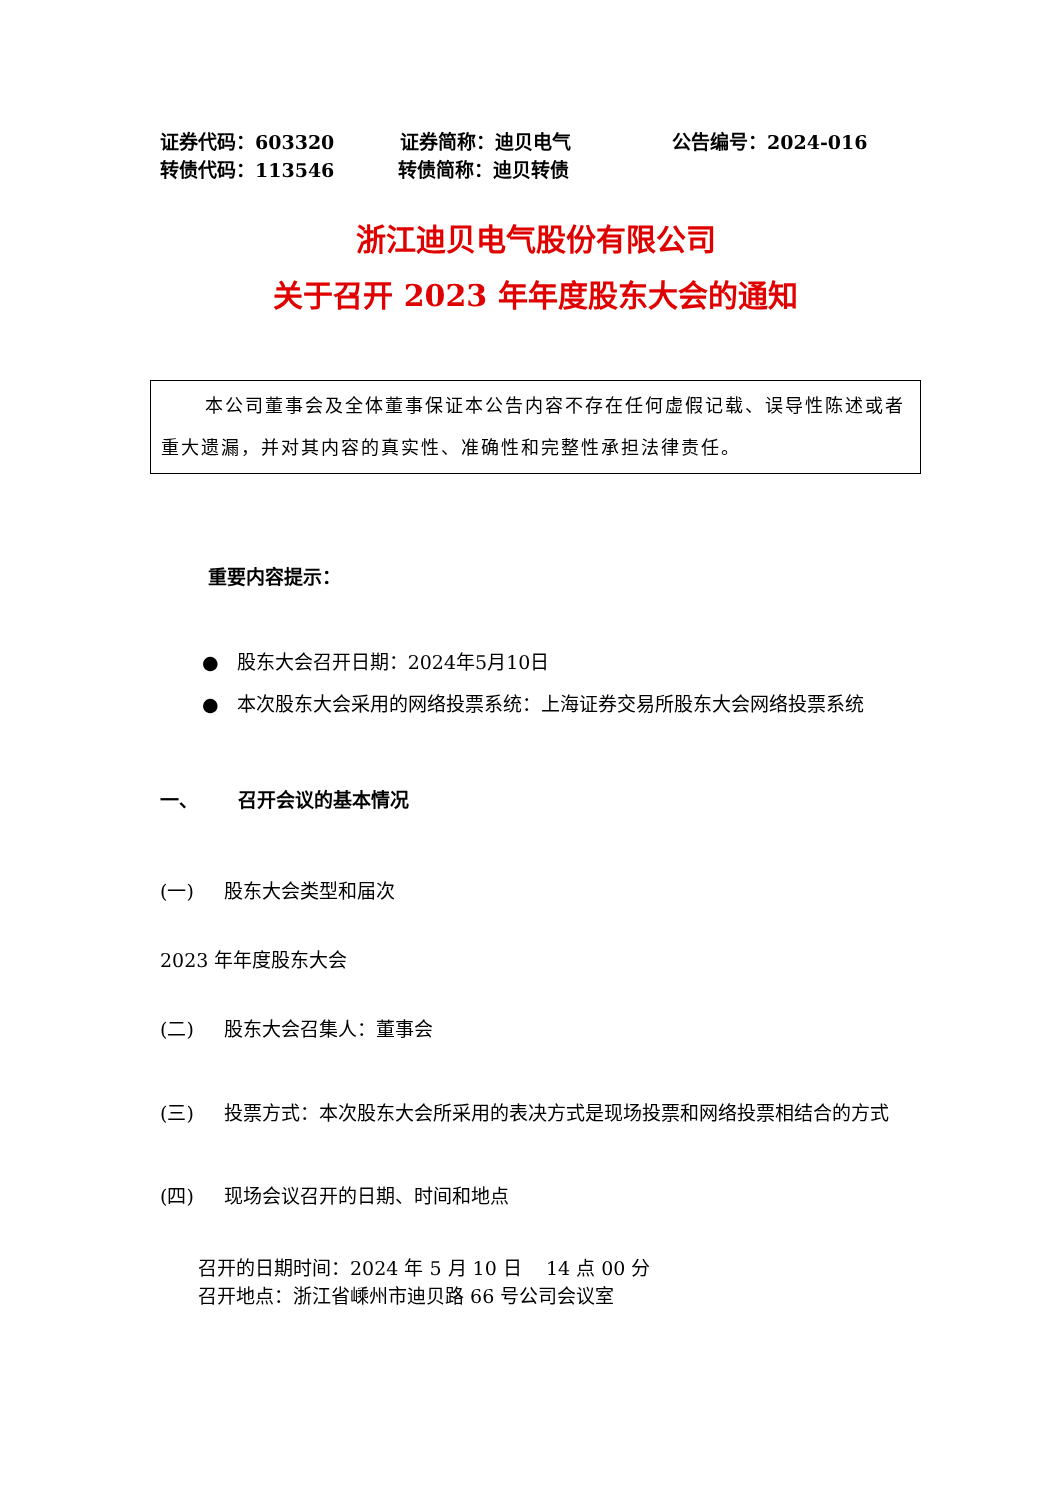证券代码：603320 证券简称：迪贝电气 公告编号：2024-016
转债代码：113546 转债简称：迪贝转债
浙江迪贝电气股份有限公司
关于召开 2023 年年度股东大会的通知
本公司董事会及全体董事保证本公告内容不存在任何虚假记载、误导性陈述或者重大遗漏，并对其内容的真实性、准确性和完整性承担法律责任。
重要内容提示：
● 股东大会召开日期：2024年5月10日
● 本次股东大会采用的网络投票系统：上海证券交易所股东大会网络投票系统
一、 召开会议的基本情况
(一) 股东大会类型和届次
2023 年年度股东大会
(二) 股东大会召集人：董事会
(三) 投票方式：本次股东大会所采用的表决方式是现场投票和网络投票相结合的方式
(四) 现场会议召开的日期、时间和地点
召开的日期时间：2024 年 5 月 10 日 14 点 00 分
召开地点：浙江省嵊州市迪贝路 66 号公司会议室